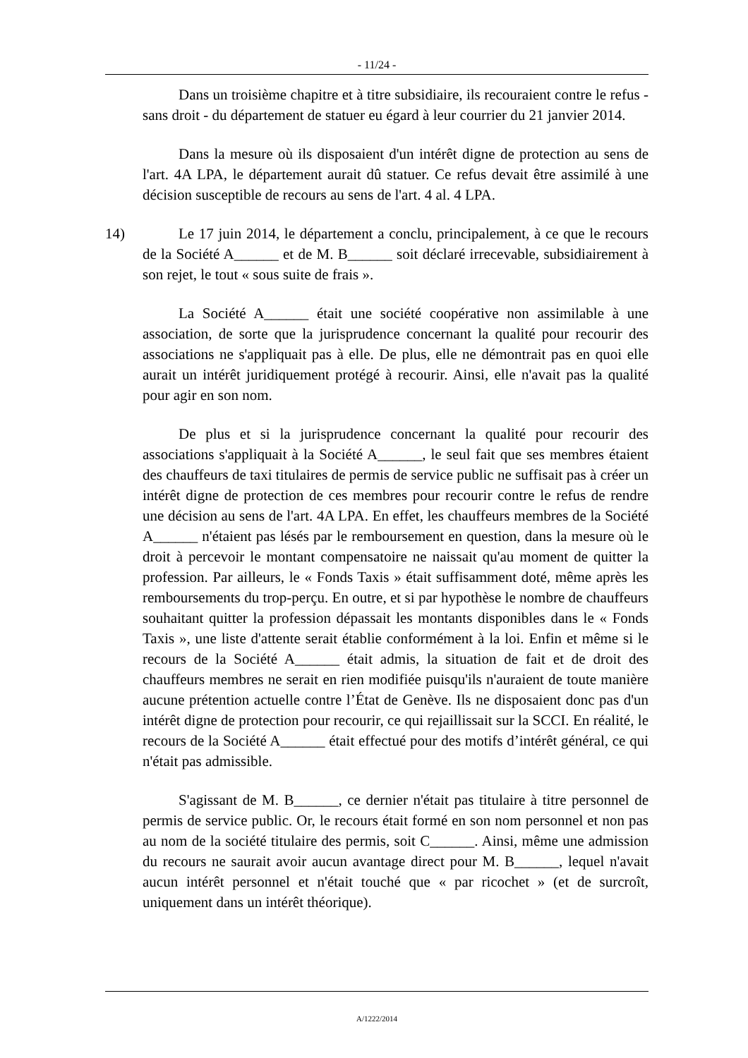- 11/24 -
Dans un troisième chapitre et à titre subsidiaire, ils recouraient contre le refus - sans droit - du département de statuer eu égard à leur courrier du 21 janvier 2014.
Dans la mesure où ils disposaient d'un intérêt digne de protection au sens de l'art. 4A LPA, le département aurait dû statuer. Ce refus devait être assimilé à une décision susceptible de recours au sens de l'art. 4 al. 4 LPA.
14) Le 17 juin 2014, le département a conclu, principalement, à ce que le recours de la Société A______ et de M. B______ soit déclaré irrecevable, subsidiairement à son rejet, le tout « sous suite de frais ».
La Société A______ était une société coopérative non assimilable à une association, de sorte que la jurisprudence concernant la qualité pour recourir des associations ne s'appliquait pas à elle. De plus, elle ne démontrait pas en quoi elle aurait un intérêt juridiquement protégé à recourir. Ainsi, elle n'avait pas la qualité pour agir en son nom.
De plus et si la jurisprudence concernant la qualité pour recourir des associations s'appliquait à la Société A______, le seul fait que ses membres étaient des chauffeurs de taxi titulaires de permis de service public ne suffisait pas à créer un intérêt digne de protection de ces membres pour recourir contre le refus de rendre une décision au sens de l'art. 4A LPA. En effet, les chauffeurs membres de la Société A______ n'étaient pas lésés par le remboursement en question, dans la mesure où le droit à percevoir le montant compensatoire ne naissait qu'au moment de quitter la profession. Par ailleurs, le « Fonds Taxis » était suffisamment doté, même après les remboursements du trop-perçu. En outre, et si par hypothèse le nombre de chauffeurs souhaitant quitter la profession dépassait les montants disponibles dans le « Fonds Taxis », une liste d'attente serait établie conformément à la loi. Enfin et même si le recours de la Société A______ était admis, la situation de fait et de droit des chauffeurs membres ne serait en rien modifiée puisqu'ils n'auraient de toute manière aucune prétention actuelle contre l’État de Genève. Ils ne disposaient donc pas d'un intérêt digne de protection pour recourir, ce qui rejaillissait sur la SCCI. En réalité, le recours de la Société A______ était effectué pour des motifs d’intérêt général, ce qui n'était pas admissible.
S'agissant de M. B______, ce dernier n'était pas titulaire à titre personnel de permis de service public. Or, le recours était formé en son nom personnel et non pas au nom de la société titulaire des permis, soit C______. Ainsi, même une admission du recours ne saurait avoir aucun avantage direct pour M. B______, lequel n'avait aucun intérêt personnel et n'était touché que « par ricochet » (et de surcroît, uniquement dans un intérêt théorique).
A/1222/2014